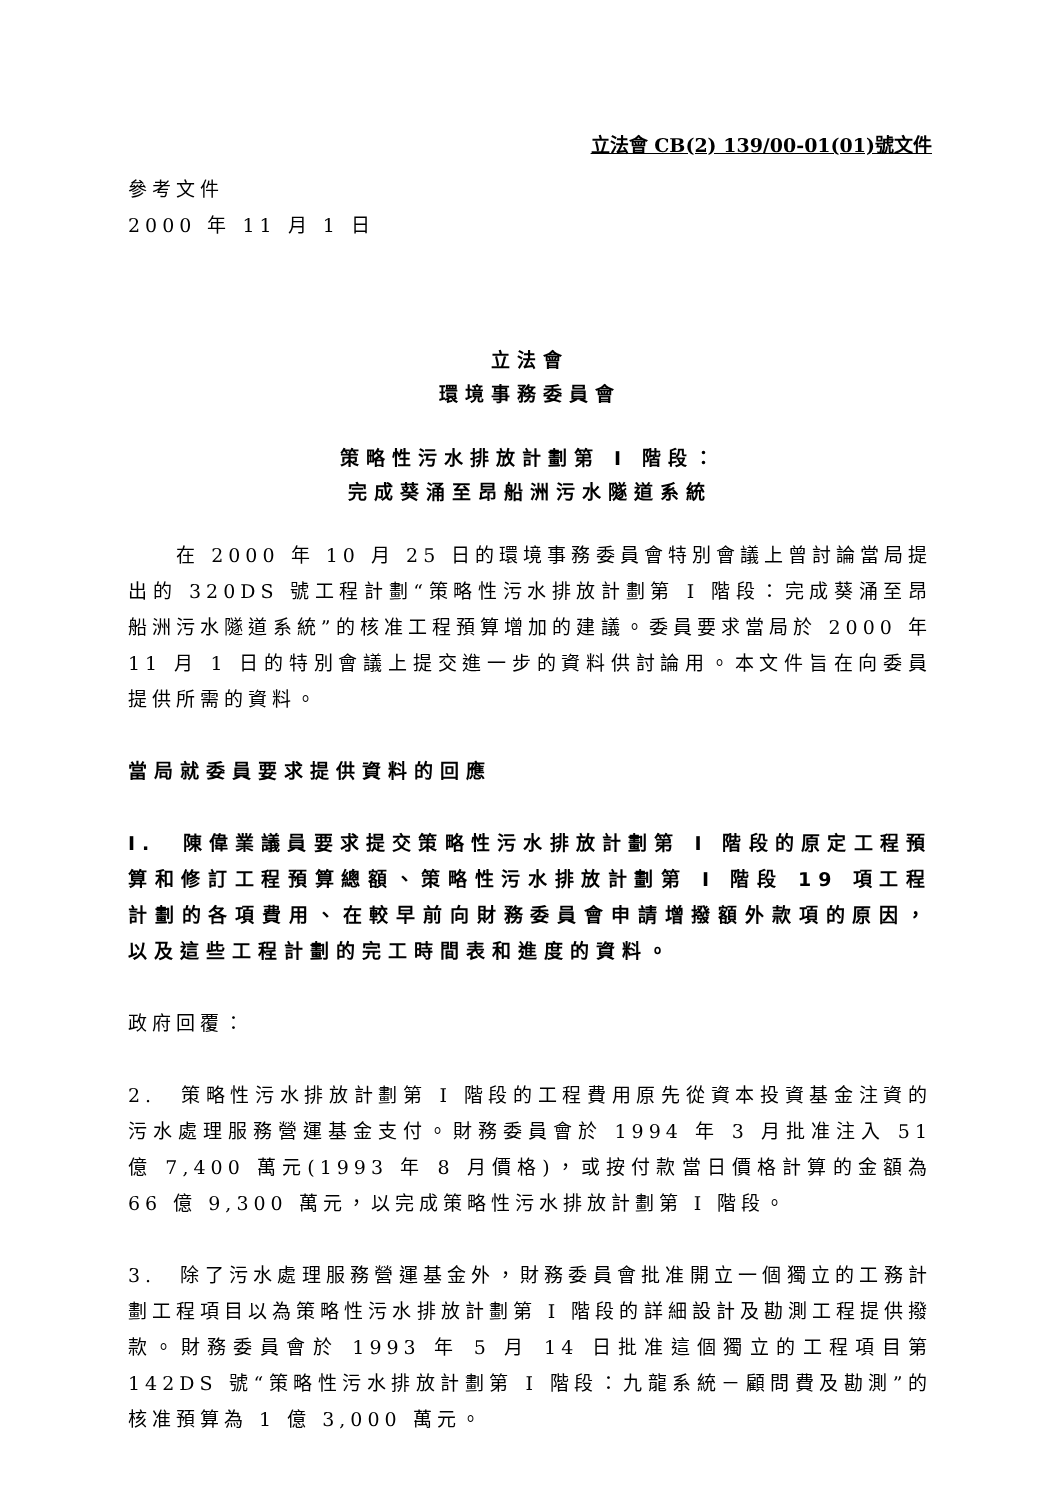立法會 CB(2) 139/00-01(01)號文件
參考文件
2000 年 11 月 1 日
立法會
環境事務委員會
策略性污水排放計劃第 I 階段：
完成葵涌至昂船洲污水隧道系統
  在 2000 年 10 月 25 日的環境事務委員會特別會議上曾討論當局提出的 320DS 號工程計劃“策略性污水排放計劃第 I 階段：完成葵涌至昂船洲污水隧道系統”的核准工程預算增加的建議。委員要求當局於 2000 年 11 月 1 日的特別會議上提交進一步的資料供討論用。本文件旨在向委員提供所需的資料。
當局就委員要求提供資料的回應
I. 陳偉業議員要求提交策略性污水排放計劃第 I 階段的原定工程預算和修訂工程預算總額、策略性污水排放計劃第 I 階段 19 項工程計劃的各項費用、在較早前向財務委員會申請增撥額外款項的原因，以及這些工程計劃的完工時間表和進度的資料。
政府回覆：
2. 策略性污水排放計劃第 I 階段的工程費用原先從資本投資基金注資的污水處理服務營運基金支付。財務委員會於 1994 年 3 月批准注入 51 億 7,400 萬元(1993 年 8 月價格)，或按付款當日價格計算的金額為 66 億 9,300 萬元，以完成策略性污水排放計劃第 I 階段。
3. 除了污水處理服務營運基金外，財務委員會批准開立一個獨立的工務計劃工程項目以為策略性污水排放計劃第 I 階段的詳細設計及勘測工程提供撥款。財務委員會於 1993 年 5 月 14 日批准這個獨立的工程項目第 142DS 號“策略性污水排放計劃第 I 階段：九龍系統－顧問費及勘測”的核准預算為 1 億 3,000 萬元。